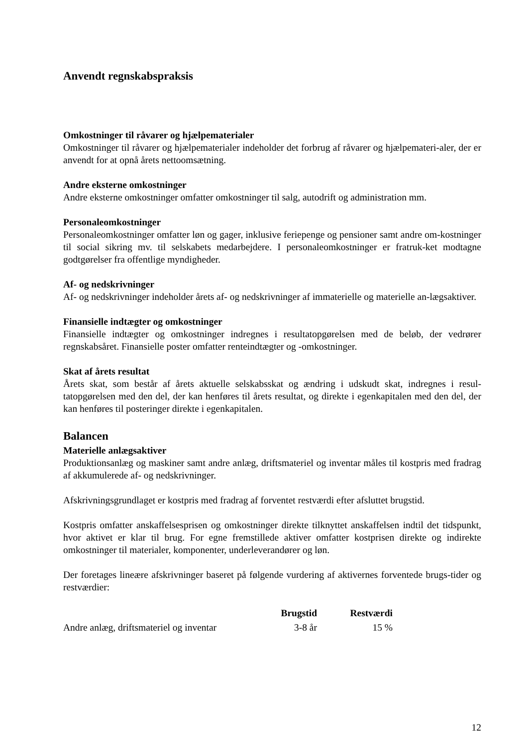Anvendt regnskabspraksis
Omkostninger til råvarer og hjælpematerialer
Omkostninger til råvarer og hjælpematerialer indeholder det forbrug af råvarer og hjælpemateri-aler, der er anvendt for at opnå årets nettoomsætning.
Andre eksterne omkostninger
Andre eksterne omkostninger omfatter omkostninger til salg, autodrift og administration mm.
Personaleomkostninger
Personaleomkostninger omfatter løn og gager, inklusive feriepenge og pensioner samt andre om-kostninger til social sikring mv. til selskabets medarbejdere. I personaleomkostninger er fratruk-ket modtagne godtgørelser fra offentlige myndigheder.
Af- og nedskrivninger
Af- og nedskrivninger indeholder årets af- og nedskrivninger af immaterielle og materielle an-lægsaktiver.
Finansielle indtægter og omkostninger
Finansielle indtægter og omkostninger indregnes i resultatopgørelsen med de beløb, der vedrører regnskabsåret. Finansielle poster omfatter renteindtægter og -omkostninger.
Skat af årets resultat
Årets skat, som består af årets aktuelle selskabsskat og ændring i udskudt skat, indregnes i resul-tatopgørelsen med den del, der kan henføres til årets resultat, og direkte i egenkapitalen med den del, der kan henføres til posteringer direkte i egenkapitalen.
Balancen
Materielle anlægsaktiver
Produktionsanlæg og maskiner samt andre anlæg, driftsmateriel og inventar måles til kostpris med fradrag af akkumulerede af- og nedskrivninger.
Afskrivningsgrundlaget er kostpris med fradrag af forventet restværdi efter afsluttet brugstid.
Kostpris omfatter anskaffelsesprisen og omkostninger direkte tilknyttet anskaffelsen indtil det tidspunkt, hvor aktivet er klar til brug. For egne fremstillede aktiver omfatter kostprisen direkte og indirekte omkostninger til materialer, komponenter, underleverandører og løn.
Der foretages lineære afskrivninger baseret på følgende vurdering af aktivernes forventede brugs-tider og restværdier:
| | Brugstid | Restværdi |
| --- | --- | --- |
| Andre anlæg, driftsmateriel og inventar | 3-8 år | 15 % |
12